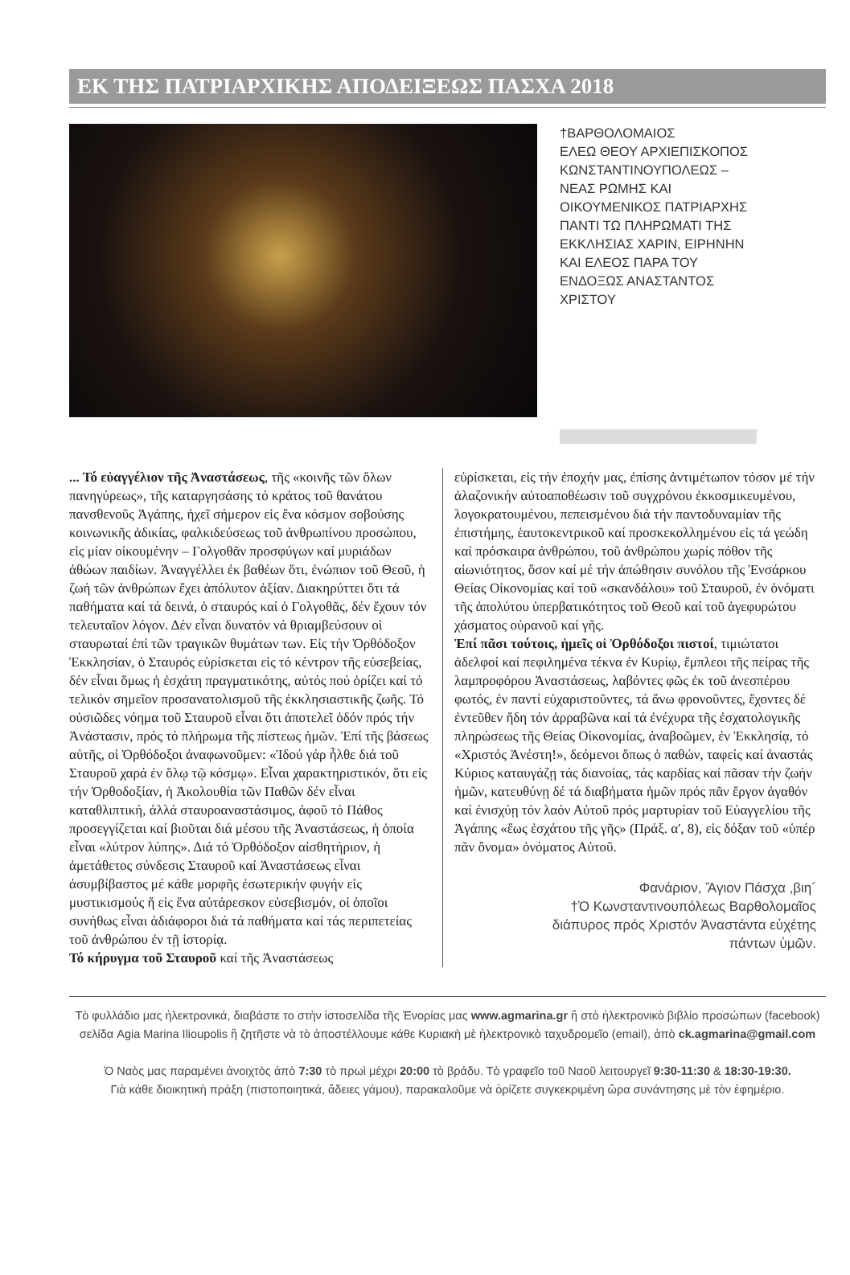ΕΚ ΤΗΣ ΠΑΤΡΙΑΡΧΙΚΗΣ ΑΠΟΔΕΙΞΕΩΣ ΠΑΣΧΑ 2018
†ΒΑΡΘΟΛΟΜΑΙΟΣ
ΕΛΕΩ ΘΕΟΥ ΑΡΧΙΕΠΙΣΚΟΠΟΣ ΚΩΝΣΤΑΝΤΙΝΟΥΠΟΛΕΩΣ – ΝΕΑΣ ΡΩΜΗΣ ΚΑΙ ΟΙΚΟΥΜΕΝΙΚΟΣ ΠΑΤΡΙΑΡΧΗΣ ΠΑΝΤΙ ΤΩ ΠΛΗΡΩΜΑΤΙ ΤΗΣ ΕΚΚΛΗΣΙΑΣ ΧΑΡΙΝ, ΕΙΡΗΝΗΝ ΚΑΙ ΕΛΕΟΣ ΠΑΡΑ ΤΟΥ ΕΝΔΟΞΩΣ ΑΝΑΣΤΑΝΤΟΣ ΧΡΙΣΤΟΥ
... Τό εὐαγγέλιον τῆς Ἀναστάσεως, τῆς «κοινῆς τῶν ὅλων πανηγύρεως», τῆς καταργησάσης τό κράτος τοῦ θανάτου πανσθενοῦς Ἀγάπης, ἠχεῖ σήμερον εἰς ἕνα κόσμον σοβούσης κοινωνικῆς ἀδικίας, φαλκιδεύσεως τοῦ ἀνθρωπίνου προσώπου, εἰς μίαν οἰκουμένην – Γολγοθᾶν προσφύγων καί μυριάδων ἀθώων παιδίων. Ἀναγγέλλει ἐκ βαθέων ὅτι, ἐνώπιον τοῦ Θεοῦ, ἡ ζωή τῶν ἀνθρώπων ἔχει ἀπόλυτον ἀξίαν. Διακηρύττει ὅτι τά παθήματα καί τά δεινά, ὁ σταυρός καί ὁ Γολγοθᾶς, δέν ἔχουν τόν τελευταῖον λόγον. Δέν εἶναι δυνατόν νά θριαμβεύσουν οἱ σταυρωταί ἐπί τῶν τραγικῶν θυμάτων των. Εἰς τήν Ὀρθόδοξον Ἐκκλησίαν, ὁ Σταυρός εὑρίσκεται εἰς τό κέντρον τῆς εὐσεβείας, δέν εἶναι ὅμως ἡ ἐσχάτη πραγματικότης, αὐτός πού ὁρίζει καί τό τελικόν σημεῖον προσανατολισμοῦ τῆς ἐκκλησιαστικῆς ζωῆς. Τό οὐσιῶδες νόημα τοῦ Σταυροῦ εἶναι ὅτι ἀποτελεῖ ὁδόν πρός τήν Ἀνάστασιν, πρός τό πλήρωμα τῆς πίστεως ἡμῶν. Ἐπί τῆς βάσεως αὐτῆς, οἱ Ὀρθόδοξοι ἀναφωνοῦμεν: «Ἰδού γάρ ἦλθε διά τοῦ Σταυροῦ χαρά ἐν ὅλῳ τῷ κόσμῳ». Εἶναι χαρακτηριστικόν, ὅτι εἰς τήν Ὀρθοδοξίαν, ἡ Ἀκολουθία τῶν Παθῶν δέν εἶναι καταθλιπτική, ἀλλά σταυροαναστάσιμος, ἀφοῦ τό Πάθος προσεγγίζεται καί βιοῦται διά μέσου τῆς Ἀναστάσεως, ἡ ὁποία εἶναι «λύτρον λύπης». Διά τό Ὀρθόδοξον αἰσθητήριον, ἡ ἀμετάθετος σύνδεσις Σταυροῦ καί Ἀναστάσεως εἶναι ἀσυμβίβαστος μέ κάθε μορφῆς ἐσωτερικήν φυγήν εἰς μυστικισμούς ἤ εἰς ἕνα αὐτάρεσκον εὐσεβισμόν, οἱ ὁποῖοι συνήθως εἶναι ἀδιάφοροι διά τά παθήματα καί τάς περιπετείας τοῦ ἀνθρώπου ἐν τῇ ἱστορίᾳ.
Τό κήρυγμα τοῦ Σταυροῦ καί τῆς Ἀναστάσεως
εὑρίσκεται, εἰς τήν ἐποχήν μας, ἐπίσης ἀντιμέτωπον τόσον μέ τήν ἀλαζονικήν αὐτοαποθέωσιν τοῦ συγχρόνου ἐκκοσμικευμένου, λογοκρατουμένου, πεπεισμένου διά τήν παντοδυναμίαν τῆς ἐπιστήμης, ἑαυτοκεντρικοῦ καί προσκεκολλημένου εἰς τά γεώδη καί πρόσκαιρα ἀνθρώπου, τοῦ ἀνθρώπου χωρίς πόθον τῆς αἰωνιότητος, ὅσον καί μέ τήν ἀπώθησιν συνόλου τῆς Ἐνσάρκου Θείας Οἰκονομίας καί τοῦ «σκανδάλου» τοῦ Σταυροῦ, ἐν ὀνόματι τῆς ἀπολύτου ὑπερβατικότητος τοῦ Θεοῦ καί τοῦ ἀγεφυρώτου χάσματος οὐρανοῦ καί γῆς.
Ἐπί πᾶσι τούτοις, ἡμεῖς οἱ Ὀρθόδοξοι πιστοί, τιμιώτατοι ἀδελφοί καί πεφιλημένα τέκνα ἐν Κυρίῳ, ἔμπλεοι τῆς πείρας τῆς λαμπροφόρου Ἀναστάσεως, λαβόντες φῶς ἐκ τοῦ ἀνεσπέρου φωτός, ἐν παντί εὐχαριστοῦντες, τά ἄνω φρονοῦντες, ἔχοντες δέ ἐντεῦθεν ἤδη τόν ἀρραβῶνα καί τά ἐνέχυρα τῆς ἐσχατολογικῆς πληρώσεως τῆς Θείας Οἰκονομίας, ἀναβοῶμεν, ἐν Ἐκκλησίᾳ, τό «Χριστός Ἀνέστη!», δεόμενοι ὅπως ὁ παθών, ταφείς καί ἀναστάς Κύριος καταυγάζῃ τάς διανοίας, τάς καρδίας καί πᾶσαν τήν ζωήν ἡμῶν, κατευθύνῃ δέ τά διαβήματα ἡμῶν πρός πᾶν ἔργον ἀγαθόν καί ἐνισχύῃ τόν λαόν Αὐτοῦ πρός μαρτυρίαν τοῦ Εὐαγγελίου τῆς Ἀγάπης «ἕως ἐσχάτου τῆς γῆς» (Πράξ. α', 8), εἰς δόξαν τοῦ «ὑπέρ πᾶν ὄνομα» ὀνόματος Αὐτοῦ.
Φανάριον, Ἅγιον Πάσχα ,βιη´
†Ὁ Κωνσταντινουπόλεως Βαρθολομαῖος
διάπυρος πρός Χριστόν Ἀναστάντα εὐχέτης
πάντων ὑμῶν.
Τὸ φυλλάδιο μας ἠλεκτρονικά, διαβάστε το στὴν ἱστοσελίδα τῆς Ἐνορίας μας www.agmarina.gr ἢ στὸ ἠλεκτρονικὸ βιβλίο προσώπων (facebook) σελίδα Agia Marina Ilioupolis ἢ ζητῆστε νὰ τὸ ἀποστέλλουμε κάθε Κυριακὴ μὲ ἠλεκτρονικὸ ταχυδρομεῖο (email), ἀπὸ ck.agmarina@gmail.com
Ὁ Ναὸς μας παραμένει ἀνοιχτὸς ἀπὸ 7:30 τὸ πρωὶ μέχρι 20:00 τὸ βράδυ. Τὸ γραφεῖο τοῦ Ναοῦ λειτουργεῖ 9:30-11:30 & 18:30-19:30.
Γιὰ κάθε διοικητικὴ πράξη (πιστοποιητικά, ἄδειες γάμου), παρακαλοῦμε νὰ ὁρίζετε συγκεκριμένη ὥρα συνάντησης μὲ τὸν ἐφημέριο.